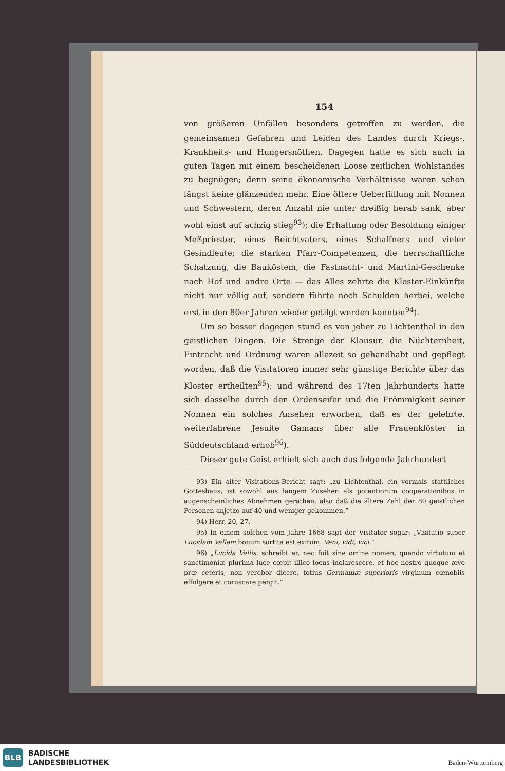154
von größeren Unfällen besonders getroffen zu werden, die gemeinsamen Gefahren und Leiden des Landes durch Kriegs-, Krankheits- und Hungersnöthen. Dagegen hatte es sich auch in guten Tagen mit einem bescheidenen Loose zeitlichen Wohlstandes zu begnügen; denn seine ökonomische Verhältnisse waren schon längst keine glänzenden mehr. Eine öftere Ueberfüllung mit Nonnen und Schwestern, deren Anzahl nie unter dreißig herab sank, aber wohl einst auf achzig stieg<sup>93</sup>); die Erhaltung oder Besoldung einiger Meßpriester, eines Beichtvaters, eines Schaffners und vieler Gesindleute; die starken Pfarr-Competenzen, die herrschaftliche Schatzung, die Bauköstem, die Fastnacht- und Martini-Geschenke nach Hof und andre Orte — das Alles zehrte die Kloster-Einkünfte nicht nur völlig auf, sondern führte noch Schulden herbei, welche erst in den 80er Jahren wieder getilgt werden konnten<sup>94</sup>).
Um so besser dagegen stund es von jeher zu Lichtenthal in den geistlichen Dingen. Die Strenge der Klausur, die Nüchternheit, Eintracht und Ordnung waren allezeit so gehandhabt und gepflegt worden, daß die Visitatoren immer sehr günstige Berichte über das Kloster ertheilten<sup>95</sup>); und während des 17ten Jahrhunderts hatte sich dasselbe durch den Ordenseifer und die Frömmigkeit seiner Nonnen ein solches Ansehen erworben, daß es der gelehrte, weiterfahrene Jesuite Gamans über alle Frauenklöster in Süddeutschland erhob<sup>96</sup>).
Dieser gute Geist erhielt sich auch das folgende Jahrhundert
93) Ein alter Visitations-Bericht sagt: „zu Lichtenthal, ein vormals stattliches Gotteshaus, ist sowohl aus langem Zusehen als potentiorum cooperationibus in augenscheinliches Abnehmen gerathen, also daß die ältere Zahl der 80 geistlichen Personen anjetzo auf 40 und weniger gekommen.“
94) Herr, 20, 27.
95) In einem solchen vom Jahre 1668 sagt der Visitator sogar: „Visitatio super Lucidam Vallem bonum sortita est exitum. Veni, vidi, vici.“
96) „Lucida Vallis, schreibt er, nec fuit sine omine nomen, quando virtutum et sanctimoniæ plurima luce cœpit illico locus inclarescere, et hoc nostro quoque ævo præ ceteris, non verebor dicere, totius Germaniæ superioris virginum cœnobiis effulgere et coruscare pergit.“
BLB
BADISCHE
LANDESBIBLIOTHEK
Baden-Württemberg